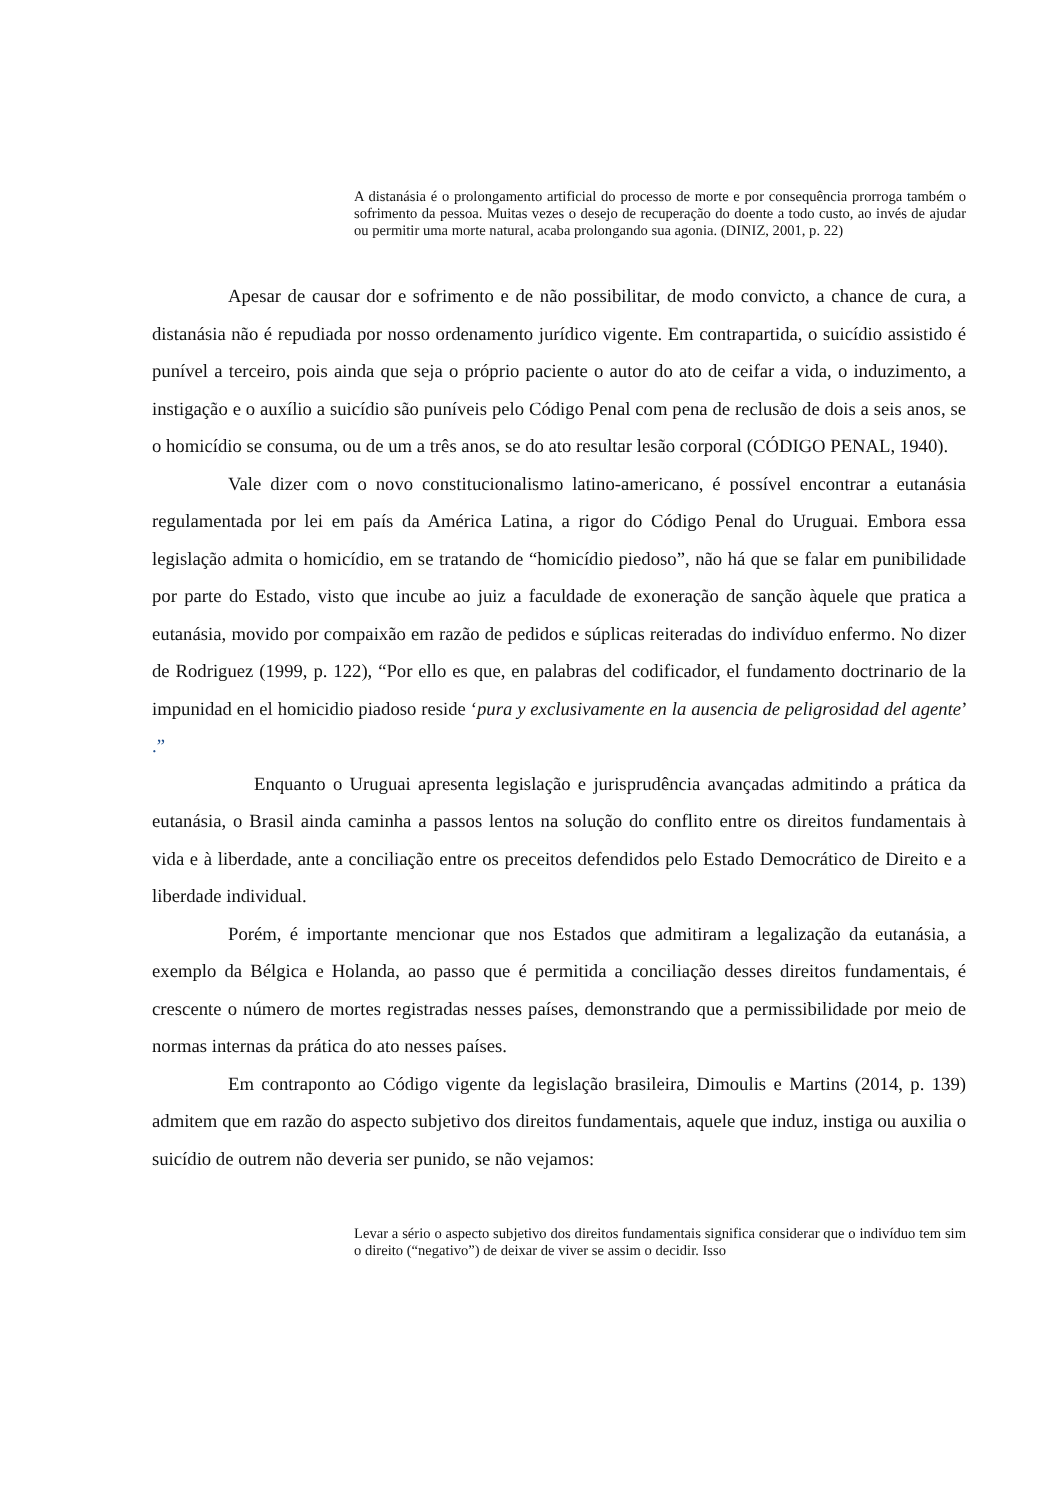A distanásia é o prolongamento artificial do processo de morte e por consequência prorroga também o sofrimento da pessoa. Muitas vezes o desejo de recuperação do doente a todo custo, ao invés de ajudar ou permitir uma morte natural, acaba prolongando sua agonia. (DINIZ, 2001, p. 22)
Apesar de causar dor e sofrimento e de não possibilitar, de modo convicto, a chance de cura, a distanásia não é repudiada por nosso ordenamento jurídico vigente. Em contrapartida, o suicídio assistido é punível a terceiro, pois ainda que seja o próprio paciente o autor do ato de ceifar a vida, o induzimento, a instigação e o auxílio a suicídio são puníveis pelo Código Penal com pena de reclusão de dois a seis anos, se o homicídio se consuma, ou de um a três anos, se do ato resultar lesão corporal (CÓDIGO PENAL, 1940).
Vale dizer com o novo constitucionalismo latino-americano, é possível encontrar a eutanásia regulamentada por lei em país da América Latina, a rigor do Código Penal do Uruguai. Embora essa legislação admita o homicídio, em se tratando de “homicídio piedoso”, não há que se falar em punibilidade por parte do Estado, visto que incube ao juiz a faculdade de exoneração de sanção àquele que pratica a eutanásia, movido por compaixão em razão de pedidos e súplicas reiteradas do indivíduo enfermo. No dizer de Rodriguez (1999, p. 122), “Por ello es que, en palabras del codificador, el fundamento doctrinario de la impunidad en el homicidio piadoso reside ‘pura y exclusivamente en la ausencia de peligrosidad del agente’ .”
Enquanto o Uruguai apresenta legislação e jurisprudência avançadas admitindo a prática da eutanásia, o Brasil ainda caminha a passos lentos na solução do conflito entre os direitos fundamentais à vida e à liberdade, ante a conciliação entre os preceitos defendidos pelo Estado Democrático de Direito e a liberdade individual.
Porém, é importante mencionar que nos Estados que admitiram a legalização da eutanásia, a exemplo da Bélgica e Holanda, ao passo que é permitida a conciliação desses direitos fundamentais, é crescente o número de mortes registradas nesses países, demonstrando que a permissibilidade por meio de normas internas da prática do ato nesses países.
Em contraponto ao Código vigente da legislação brasileira, Dimoulis e Martins (2014, p. 139) admitem que em razão do aspecto subjetivo dos direitos fundamentais, aquele que induz, instiga ou auxilia o suicídio de outrem não deveria ser punido, se não vejamos:
Levar a sério o aspecto subjetivo dos direitos fundamentais significa considerar que o indivíduo tem sim o direito (“negativo”) de deixar de viver se assim o decidir. Isso